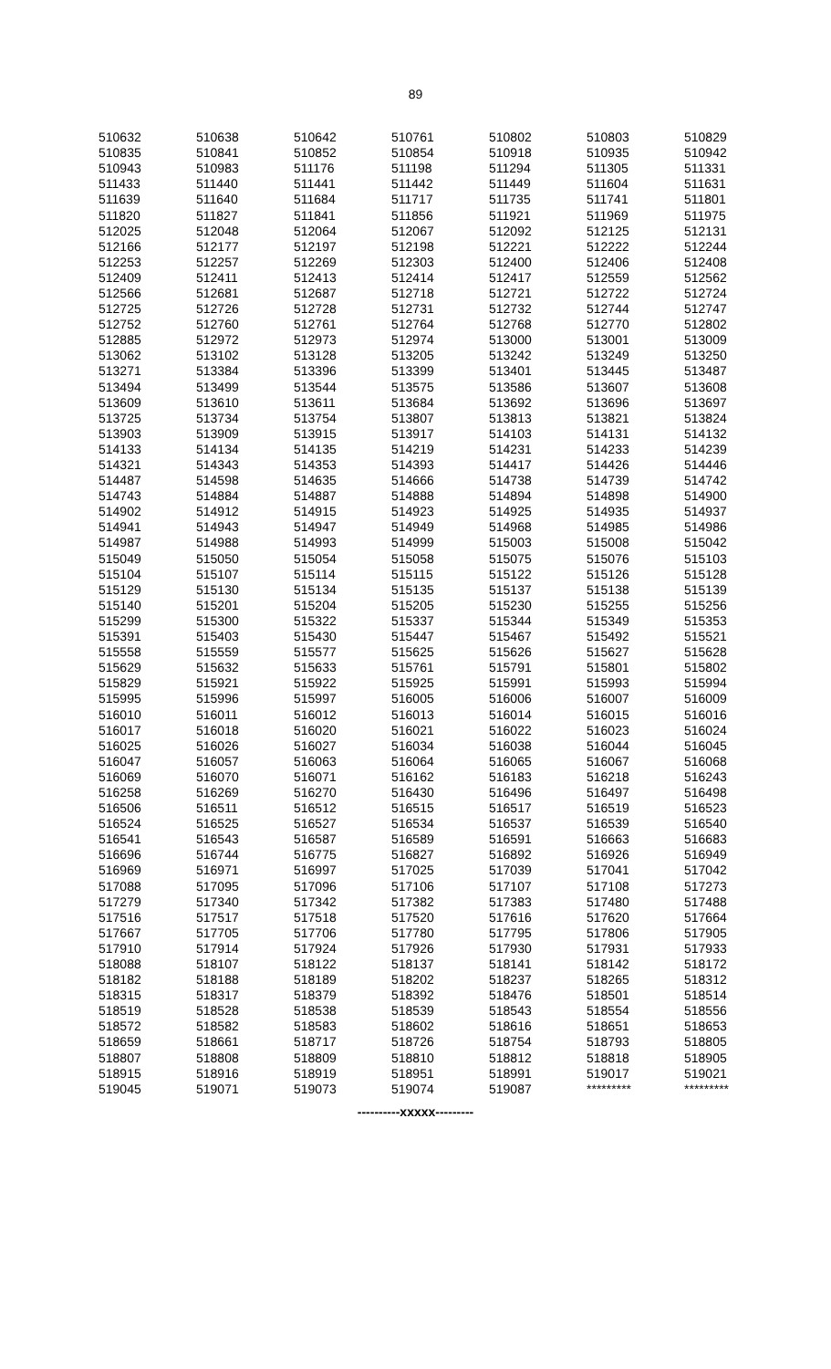89
| 510632 | 510638 | 510642 | 510761 | 510802 | 510803 | 510829 |
| 510835 | 510841 | 510852 | 510854 | 510918 | 510935 | 510942 |
| 510943 | 510983 | 511176 | 511198 | 511294 | 511305 | 511331 |
| 511433 | 511440 | 511441 | 511442 | 511449 | 511604 | 511631 |
| 511639 | 511640 | 511684 | 511717 | 511735 | 511741 | 511801 |
| 511820 | 511827 | 511841 | 511856 | 511921 | 511969 | 511975 |
| 512025 | 512048 | 512064 | 512067 | 512092 | 512125 | 512131 |
| 512166 | 512177 | 512197 | 512198 | 512221 | 512222 | 512244 |
| 512253 | 512257 | 512269 | 512303 | 512400 | 512406 | 512408 |
| 512409 | 512411 | 512413 | 512414 | 512417 | 512559 | 512562 |
| 512566 | 512681 | 512687 | 512718 | 512721 | 512722 | 512724 |
| 512725 | 512726 | 512728 | 512731 | 512732 | 512744 | 512747 |
| 512752 | 512760 | 512761 | 512764 | 512768 | 512770 | 512802 |
| 512885 | 512972 | 512973 | 512974 | 513000 | 513001 | 513009 |
| 513062 | 513102 | 513128 | 513205 | 513242 | 513249 | 513250 |
| 513271 | 513384 | 513396 | 513399 | 513401 | 513445 | 513487 |
| 513494 | 513499 | 513544 | 513575 | 513586 | 513607 | 513608 |
| 513609 | 513610 | 513611 | 513684 | 513692 | 513696 | 513697 |
| 513725 | 513734 | 513754 | 513807 | 513813 | 513821 | 513824 |
| 513903 | 513909 | 513915 | 513917 | 514103 | 514131 | 514132 |
| 514133 | 514134 | 514135 | 514219 | 514231 | 514233 | 514239 |
| 514321 | 514343 | 514353 | 514393 | 514417 | 514426 | 514446 |
| 514487 | 514598 | 514635 | 514666 | 514738 | 514739 | 514742 |
| 514743 | 514884 | 514887 | 514888 | 514894 | 514898 | 514900 |
| 514902 | 514912 | 514915 | 514923 | 514925 | 514935 | 514937 |
| 514941 | 514943 | 514947 | 514949 | 514968 | 514985 | 514986 |
| 514987 | 514988 | 514993 | 514999 | 515003 | 515008 | 515042 |
| 515049 | 515050 | 515054 | 515058 | 515075 | 515076 | 515103 |
| 515104 | 515107 | 515114 | 515115 | 515122 | 515126 | 515128 |
| 515129 | 515130 | 515134 | 515135 | 515137 | 515138 | 515139 |
| 515140 | 515201 | 515204 | 515205 | 515230 | 515255 | 515256 |
| 515299 | 515300 | 515322 | 515337 | 515344 | 515349 | 515353 |
| 515391 | 515403 | 515430 | 515447 | 515467 | 515492 | 515521 |
| 515558 | 515559 | 515577 | 515625 | 515626 | 515627 | 515628 |
| 515629 | 515632 | 515633 | 515761 | 515791 | 515801 | 515802 |
| 515829 | 515921 | 515922 | 515925 | 515991 | 515993 | 515994 |
| 515995 | 515996 | 515997 | 516005 | 516006 | 516007 | 516009 |
| 516010 | 516011 | 516012 | 516013 | 516014 | 516015 | 516016 |
| 516017 | 516018 | 516020 | 516021 | 516022 | 516023 | 516024 |
| 516025 | 516026 | 516027 | 516034 | 516038 | 516044 | 516045 |
| 516047 | 516057 | 516063 | 516064 | 516065 | 516067 | 516068 |
| 516069 | 516070 | 516071 | 516162 | 516183 | 516218 | 516243 |
| 516258 | 516269 | 516270 | 516430 | 516496 | 516497 | 516498 |
| 516506 | 516511 | 516512 | 516515 | 516517 | 516519 | 516523 |
| 516524 | 516525 | 516527 | 516534 | 516537 | 516539 | 516540 |
| 516541 | 516543 | 516587 | 516589 | 516591 | 516663 | 516683 |
| 516696 | 516744 | 516775 | 516827 | 516892 | 516926 | 516949 |
| 516969 | 516971 | 516997 | 517025 | 517039 | 517041 | 517042 |
| 517088 | 517095 | 517096 | 517106 | 517107 | 517108 | 517273 |
| 517279 | 517340 | 517342 | 517382 | 517383 | 517480 | 517488 |
| 517516 | 517517 | 517518 | 517520 | 517616 | 517620 | 517664 |
| 517667 | 517705 | 517706 | 517780 | 517795 | 517806 | 517905 |
| 517910 | 517914 | 517924 | 517926 | 517930 | 517931 | 517933 |
| 518088 | 518107 | 518122 | 518137 | 518141 | 518142 | 518172 |
| 518182 | 518188 | 518189 | 518202 | 518237 | 518265 | 518312 |
| 518315 | 518317 | 518379 | 518392 | 518476 | 518501 | 518514 |
| 518519 | 518528 | 518538 | 518539 | 518543 | 518554 | 518556 |
| 518572 | 518582 | 518583 | 518602 | 518616 | 518651 | 518653 |
| 518659 | 518661 | 518717 | 518726 | 518754 | 518793 | 518805 |
| 518807 | 518808 | 518809 | 518810 | 518812 | 518818 | 518905 |
| 518915 | 518916 | 518919 | 518951 | 518991 | 519017 | 519021 |
| 519045 | 519071 | 519073 | 519074 | 519087 | ********* | ********* |
----------xxxxx---------